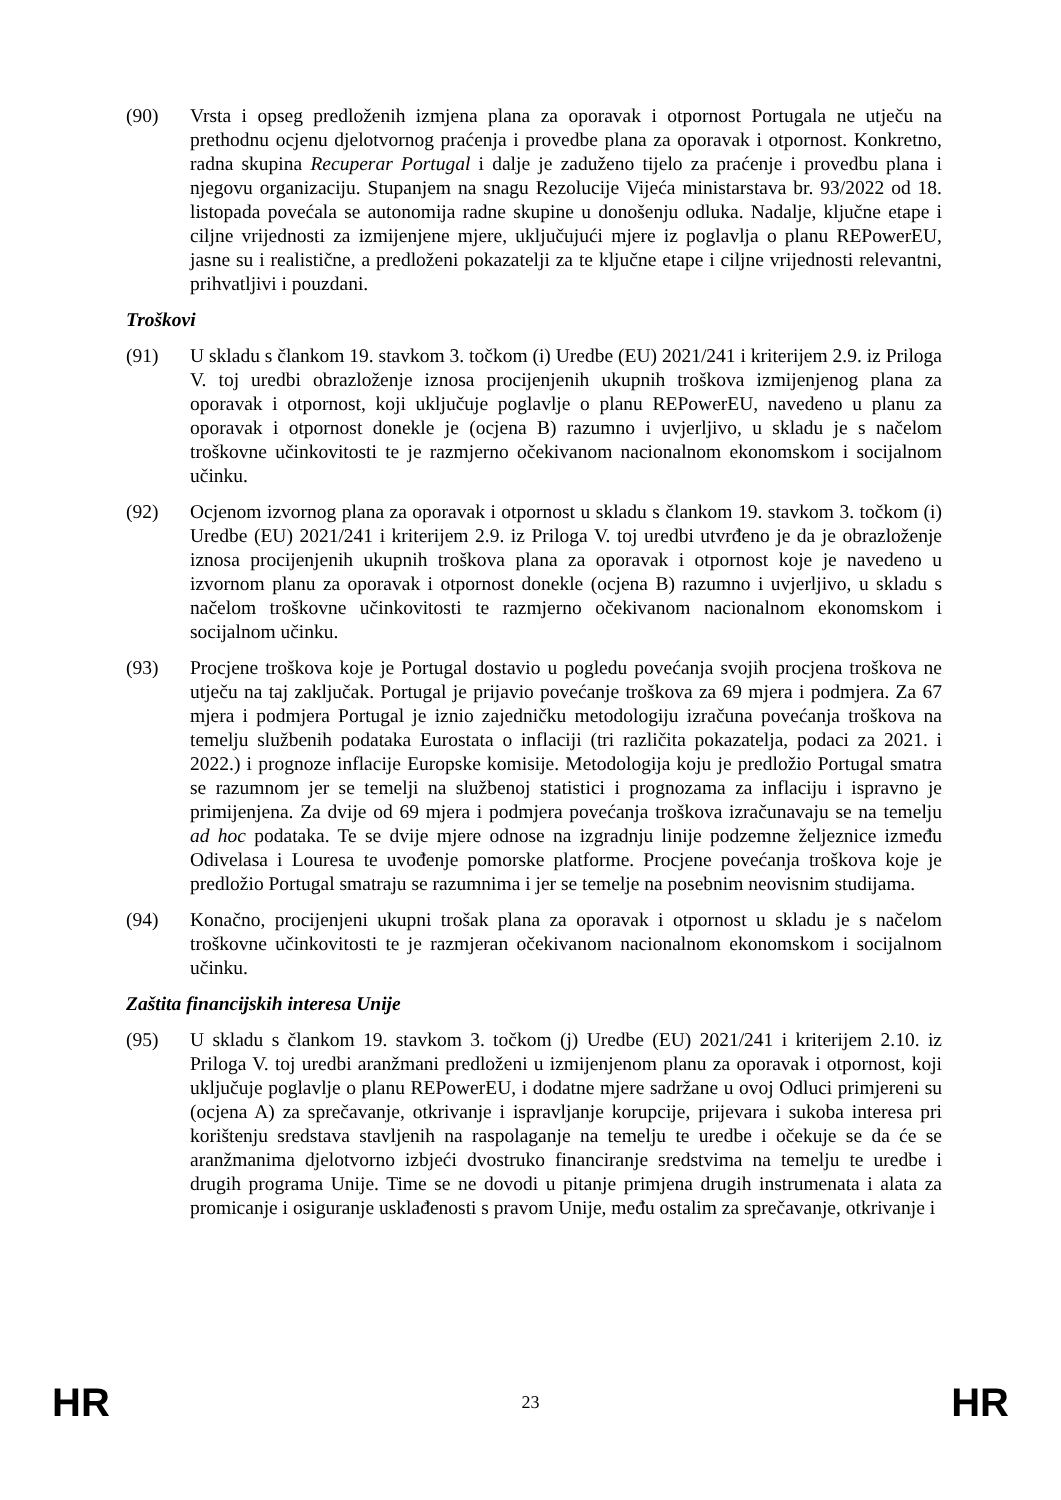(90) Vrsta i opseg predloženih izmjena plana za oporavak i otpornost Portugala ne utječu na prethodnu ocjenu djelotvornog praćenja i provedbe plana za oporavak i otpornost. Konkretno, radna skupina Recuperar Portugal i dalje je zaduženo tijelo za praćenje i provedbu plana i njegovu organizaciju. Stupanjem na snagu Rezolucije Vijeća ministarstava br. 93/2022 od 18. listopada povećala se autonomija radne skupine u donošenju odluka. Nadalje, ključne etape i ciljne vrijednosti za izmijenjene mjere, uključujući mjere iz poglavlja o planu REPowerEU, jasne su i realistične, a predloženi pokazatelji za te ključne etape i ciljne vrijednosti relevantni, prihvatljivi i pouzdani.
Troškovi
(91) U skladu s člankom 19. stavkom 3. točkom (i) Uredbe (EU) 2021/241 i kriterijem 2.9. iz Priloga V. toj uredbi obrazloženje iznosa procijenjenih ukupnih troškova izmijenjenog plana za oporavak i otpornost, koji uključuje poglavlje o planu REPowerEU, navedeno u planu za oporavak i otpornost donekle je (ocjena B) razumno i uvjerljivo, u skladu je s načelom troškovne učinkovitosti te je razmjerno očekivanom nacionalnom ekonomskom i socijalnom učinku.
(92) Ocjenom izvornog plana za oporavak i otpornost u skladu s člankom 19. stavkom 3. točkom (i) Uredbe (EU) 2021/241 i kriterijem 2.9. iz Priloga V. toj uredbi utvrđeno je da je obrazloženje iznosa procijenjenih ukupnih troškova plana za oporavak i otpornost koje je navedeno u izvornom planu za oporavak i otpornost donekle (ocjena B) razumno i uvjerljivo, u skladu s načelom troškovne učinkovitosti te razmjerno očekivanom nacionalnom ekonomskom i socijalnom učinku.
(93) Procjene troškova koje je Portugal dostavio u pogledu povećanja svojih procjena troškova ne utječu na taj zaključak. Portugal je prijavio povećanje troškova za 69 mjera i podmjera. Za 67 mjera i podmjera Portugal je iznio zajedničku metodologiju izračuna povećanja troškova na temelju službenih podataka Eurostata o inflaciji (tri različita pokazatelja, podaci za 2021. i 2022.) i prognoze inflacije Europske komisije. Metodologija koju je predložio Portugal smatra se razumnom jer se temelji na službenoj statistici i prognozama za inflaciju i ispravno je primijenjena. Za dvije od 69 mjera i podmjera povećanja troškova izračunavaju se na temelju ad hoc podataka. Te se dvije mjere odnose na izgradnju linije podzemne željeznice između Odivelasa i Louresa te uvođenje pomorske platforme. Procjene povećanja troškova koje je predložio Portugal smatraju se razumnima i jer se temelje na posebnim neovisnim studijama.
(94) Konačno, procijenjeni ukupni trošak plana za oporavak i otpornost u skladu je s načelom troškovne učinkovitosti te je razmjeran očekivanom nacionalnom ekonomskom i socijalnom učinku.
Zaštita financijskih interesa Unije
(95) U skladu s člankom 19. stavkom 3. točkom (j) Uredbe (EU) 2021/241 i kriterijem 2.10. iz Priloga V. toj uredbi aranžmani predloženi u izmijenjenom planu za oporavak i otpornost, koji uključuje poglavlje o planu REPowerEU, i dodatne mjere sadržane u ovoj Odluci primjereni su (ocjena A) za sprečavanje, otkrivanje i ispravljanje korupcije, prijevara i sukoba interesa pri korištenju sredstava stavljenih na raspolaganje na temelju te uredbe i očekuje se da će se aranžmanima djelotvorno izbjeći dvostruko financiranje sredstvima na temelju te uredbe i drugih programa Unije. Time se ne dovodi u pitanje primjena drugih instrumenata i alata za promicanje i osiguranje usklađenosti s pravom Unije, među ostalim za sprečavanje, otkrivanje i
HR 23 HR